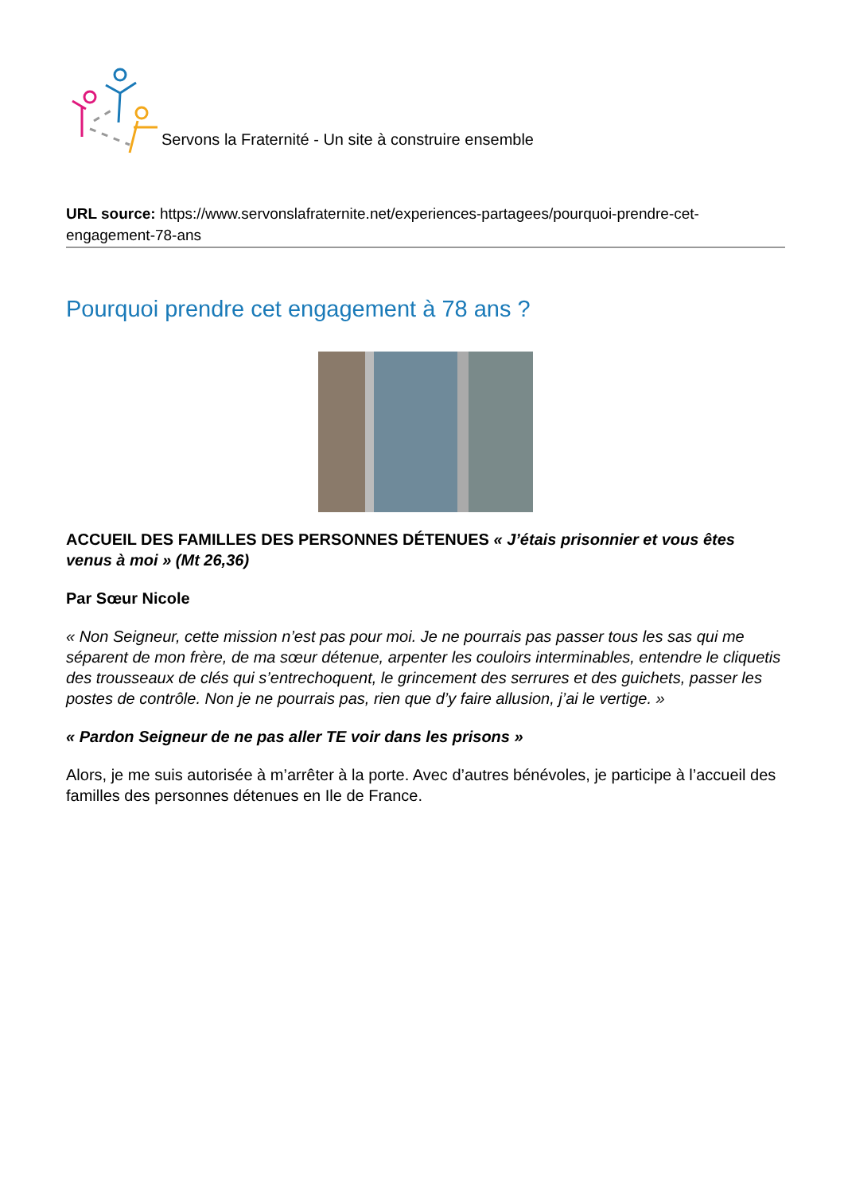Servons la Fraternité - Un site à construire ensemble
URL source: https://www.servonslafraternite.net/experiences-partagees/pourquoi-prendre-cet-engagement-78-ans
Pourquoi prendre cet engagement à 78 ans ?
ACCUEIL DES FAMILLES DES PERSONNES DÉTENUES « J’étais prisonnier et vous êtes venus à moi » (Mt 26,36)
Par Sœur Nicole
« Non Seigneur, cette mission n’est pas pour moi. Je ne pourrais pas passer tous les sas qui me séparent de mon frère, de ma sœur détenue, arpenter les couloirs interminables, entendre le cliquetis des trousseaux de clés qui s’entrechoquent, le grincement des serrures et des guichets, passer les postes de contrôle. Non je ne pourrais pas, rien que d’y faire allusion, j’ai le vertige. »
« Pardon Seigneur de ne pas aller TE voir dans les prisons »
Alors, je me suis autorisée à m’arrêter à la porte. Avec d’autres bénévoles, je participe à l’accueil des familles des personnes détenues en Ile de France.